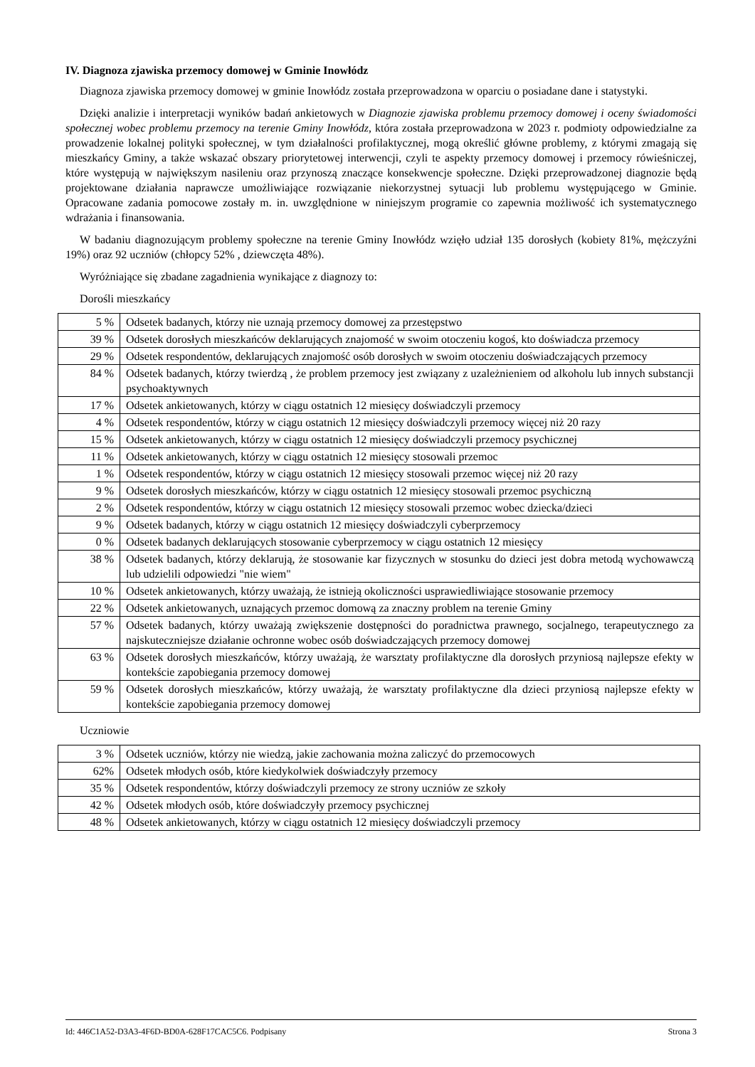IV. Diagnoza zjawiska przemocy domowej w Gminie Inowłódz
Diagnoza zjawiska przemocy domowej w gminie Inowłódz została przeprowadzona w oparciu o posiadane dane i statystyki.
Dzięki analizie i interpretacji wyników badań ankietowych w Diagnozie zjawiska problemu przemocy domowej i oceny świadomości społecznej wobec problemu przemocy na terenie Gminy Inowłódz, która została przeprowadzona w 2023 r. podmioty odpowiedzialne za prowadzenie lokalnej polityki społecznej, w tym działalności profilaktycznej, mogą określić główne problemy, z którymi zmagają się mieszkańcy Gminy, a także wskazać obszary priorytetowej interwencji, czyli te aspekty przemocy domowej i przemocy rówieśniczej, które występują w największym nasileniu oraz przynoszą znaczące konsekwencje społeczne. Dzięki przeprowadzonej diagnozie będą projektowane działania naprawcze umożliwiające rozwiązanie niekorzystnej sytuacji lub problemu występującego w Gminie. Opracowane zadania pomocowe zostały m. in. uwzględnione w niniejszym programie co zapewnia możliwość ich systematycznego wdrażania i finansowania.
W badaniu diagnozującym problemy społeczne na terenie Gminy Inowłódz wzięło udział 135 dorosłych (kobiety 81%, mężczyźni 19%) oraz 92 uczniów (chłopcy 52% , dziewczęta 48%).
Wyróżniające się zbadane zagadnienia wynikające z diagnozy to:
Dorośli mieszkańcy
| 5 % | Odsetek badanych, którzy nie uznają przemocy domowej za przestępstwo |
| 39 % | Odsetek dorosłych mieszkańców deklarujących znajomość w swoim otoczeniu kogoś, kto doświadcza przemocy |
| 29 % | Odsetek respondentów, deklarujących znajomość osób dorosłych w swoim otoczeniu doświadczających przemocy |
| 84 % | Odsetek badanych, którzy twierdzą , że problem przemocy jest związany z uzależnieniem od alkoholu lub innych substancji psychoaktywnych |
| 17 % | Odsetek ankietowanych, którzy w ciągu ostatnich 12 miesięcy doświadczyli przemocy |
| 4 % | Odsetek respondentów, którzy w ciągu ostatnich 12 miesięcy doświadczyli przemocy więcej niż 20 razy |
| 15 % | Odsetek ankietowanych, którzy w ciągu ostatnich 12 miesięcy doświadczyli przemocy psychicznej |
| 11 % | Odsetek ankietowanych, którzy w ciągu ostatnich 12 miesięcy stosowali przemoc |
| 1 % | Odsetek respondentów, którzy w ciągu ostatnich 12 miesięcy stosowali przemoc więcej niż 20 razy |
| 9 % | Odsetek dorosłych mieszkańców, którzy w ciągu ostatnich 12 miesięcy stosowali przemoc psychiczną |
| 2 % | Odsetek respondentów, którzy w ciągu ostatnich 12 miesięcy stosowali przemoc wobec dziecka/dzieci |
| 9 % | Odsetek badanych, którzy w ciągu ostatnich 12 miesięcy doświadczyli cyberprzemocy |
| 0 % | Odsetek badanych deklarujących stosowanie cyberprzemocy w ciągu ostatnich 12 miesięcy |
| 38 % | Odsetek badanych, którzy deklarują, że stosowanie kar fizycznych w stosunku do dzieci jest dobra metodą wychowawczą lub udzielili odpowiedzi "nie wiem" |
| 10 % | Odsetek ankietowanych, którzy uważają, że istnieją okoliczności usprawiedliwiające stosowanie przemocy |
| 22 % | Odsetek ankietowanych, uznających przemoc domową za znaczny problem na terenie Gminy |
| 57 % | Odsetek badanych, którzy uważają zwiększenie dostępności do poradnictwa prawnego, socjalnego, terapeutycznego za najskuteczniejsze działanie ochronne wobec osób doświadczających przemocy domowej |
| 63 % | Odsetek dorosłych mieszkańców, którzy uważają, że warsztaty profilaktyczne dla dorosłych przyniosą najlepsze efekty w kontekście zapobiegania przemocy domowej |
| 59 % | Odsetek dorosłych mieszkańców, którzy uważają, że warsztaty profilaktyczne dla dzieci przyniosą najlepsze efekty w kontekście zapobiegania przemocy domowej |
Uczniowie
| 3 % | Odsetek uczniów, którzy nie wiedzą, jakie zachowania można zaliczyć do przemocowych |
| 62% | Odsetek młodych osób, które kiedykolwiek doświadczyły przemocy |
| 35 % | Odsetek respondentów, którzy doświadczyli przemocy ze strony uczniów ze szkoły |
| 42 % | Odsetek młodych osób, które doświadczyły przemocy psychicznej |
| 48 % | Odsetek ankietowanych, którzy w ciągu ostatnich 12 miesięcy doświadczyli przemocy |
Id: 446C1A52-D3A3-4F6D-BD0A-628F17CAC5C6. Podpisany Strona 3